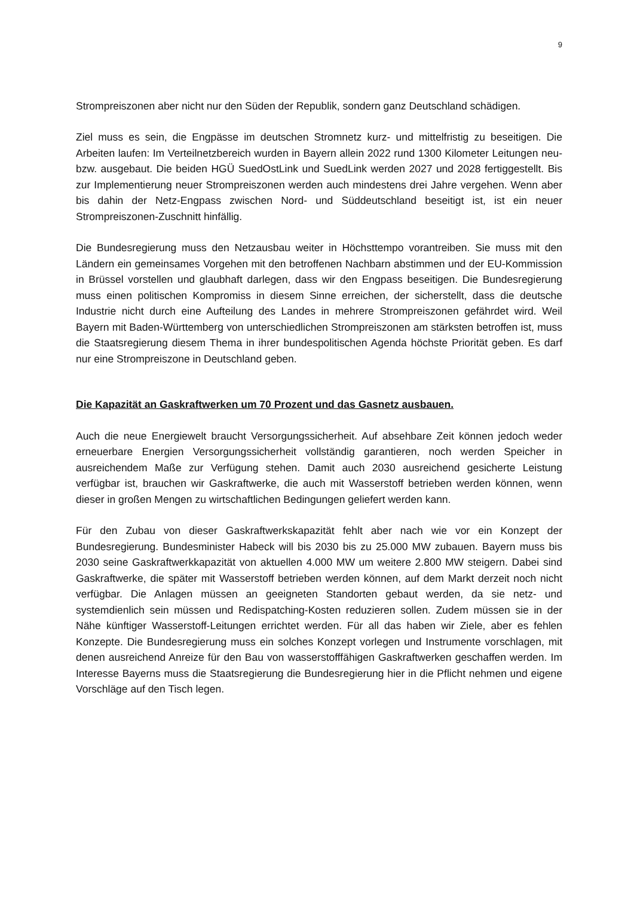9
Strompreiszonen aber nicht nur den Süden der Republik, sondern ganz Deutschland schädigen.
Ziel muss es sein, die Engpässe im deutschen Stromnetz kurz- und mittelfristig zu beseitigen. Die Arbeiten laufen: Im Verteilnetzbereich wurden in Bayern allein 2022 rund 1300 Kilometer Leitungen neu- bzw. ausgebaut. Die beiden HGÜ SuedOstLink und SuedLink werden 2027 und 2028 fertiggestellt. Bis zur Implementierung neuer Strompreiszonen werden auch mindestens drei Jahre vergehen. Wenn aber bis dahin der Netz-Engpass zwischen Nord- und Süddeutschland beseitigt ist, ist ein neuer Strompreiszonen-Zuschnitt hinfällig.
Die Bundesregierung muss den Netzausbau weiter in Höchsttempo vorantreiben. Sie muss mit den Ländern ein gemeinsames Vorgehen mit den betroffenen Nachbarn abstimmen und der EU-Kommission in Brüssel vorstellen und glaubhaft darlegen, dass wir den Engpass beseitigen. Die Bundesregierung muss einen politischen Kompromiss in diesem Sinne erreichen, der sicherstellt, dass die deutsche Industrie nicht durch eine Aufteilung des Landes in mehrere Strompreiszonen gefährdet wird. Weil Bayern mit Baden-Württemberg von unterschiedlichen Strompreiszonen am stärksten betroffen ist, muss die Staatsregierung diesem Thema in ihrer bundespolitischen Agenda höchste Priorität geben. Es darf nur eine Strompreiszone in Deutschland geben.
Die Kapazität an Gaskraftwerken um 70 Prozent und das Gasnetz ausbauen.
Auch die neue Energiewelt braucht Versorgungssicherheit. Auf absehbare Zeit können jedoch weder erneuerbare Energien Versorgungssicherheit vollständig garantieren, noch werden Speicher in ausreichendem Maße zur Verfügung stehen. Damit auch 2030 ausreichend gesicherte Leistung verfügbar ist, brauchen wir Gaskraftwerke, die auch mit Wasserstoff betrieben werden können, wenn dieser in großen Mengen zu wirtschaftlichen Bedingungen geliefert werden kann.
Für den Zubau von dieser Gaskraftwerkskapazität fehlt aber nach wie vor ein Konzept der Bundesregierung. Bundesminister Habeck will bis 2030 bis zu 25.000 MW zubauen. Bayern muss bis 2030 seine Gaskraftwerkkapazität von aktuellen 4.000 MW um weitere 2.800 MW steigern. Dabei sind Gaskraftwerke, die später mit Wasserstoff betrieben werden können, auf dem Markt derzeit noch nicht verfügbar. Die Anlagen müssen an geeigneten Standorten gebaut werden, da sie netz- und systemdienlich sein müssen und Redispatching-Kosten reduzieren sollen. Zudem müssen sie in der Nähe künftiger Wasserstoff-Leitungen errichtet werden. Für all das haben wir Ziele, aber es fehlen Konzepte. Die Bundesregierung muss ein solches Konzept vorlegen und Instrumente vorschlagen, mit denen ausreichend Anreize für den Bau von wasserstofffähigen Gaskraftwerken geschaffen werden. Im Interesse Bayerns muss die Staatsregierung die Bundesregierung hier in die Pflicht nehmen und eigene Vorschläge auf den Tisch legen.